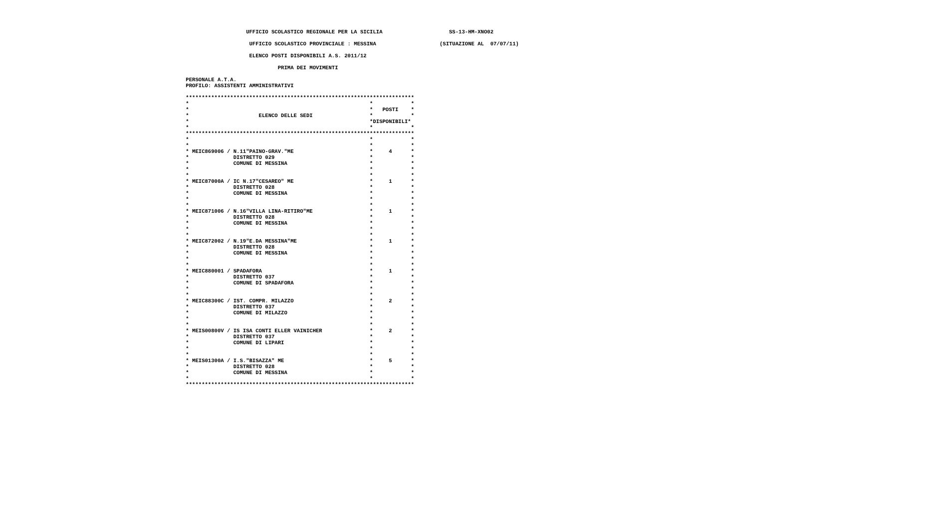UFFICIO SCOLASTICO REGIONALE PER LA SICILIA                     SS-13-HM-XNO02

                     UFFICIO SCOLASTICO PROVINCIALE : MESSINA                    (SITUAZIONE AL  07/07/11)

                     ELENCO POSTI DISPONIBILI A.S. 2011/12

                              PRIMA DEI MOVIMENTI

 PERSONALE A.T.A.
 PROFILO: ASSISTENTI AMMINISTRATIVI

 ************************************************************************
 *                                                         *            *
 *                                                         *   POSTI    *
 *                      ELENCO DELLE SEDI                  *            *
 *                                                         *DISPONIBILI*
 *                                                         *            *
 ************************************************************************
 *                                                         *            *
 *                                                         *            *
 * MEIC869006 / N.11"PAINO-GRAV."ME                        *     4      *
 *              DISTRETTO 029                              *            *
 *              COMUNE DI MESSINA                          *            *
 *                                                         *            *
 *                                                         *            *
 * MEIC87000A / IC N.17"CESAREO" ME                        *     1      *
 *              DISTRETTO 028                              *            *
 *              COMUNE DI MESSINA                          *            *
 *                                                         *            *
 *                                                         *            *
 * MEIC871006 / N.16"VILLA LINA-RITIRO"ME                  *     1      *
 *              DISTRETTO 028                              *            *
 *              COMUNE DI MESSINA                          *            *
 *                                                         *            *
 *                                                         *            *
 * MEIC872002 / N.19"E.DA MESSINA"ME                       *     1      *
 *              DISTRETTO 028                              *            *
 *              COMUNE DI MESSINA                          *            *
 *                                                         *            *
 *                                                         *            *
 * MEIC880001 / SPADAFORA                                  *     1      *
 *              DISTRETTO 037                              *            *
 *              COMUNE DI SPADAFORA                        *            *
 *                                                         *            *
 *                                                         *            *
 * MEIC88300C / IST. COMPR. MILAZZO                        *     2      *
 *              DISTRETTO 037                              *            *
 *              COMUNE DI MILAZZO                          *            *
 *                                                         *            *
 *                                                         *            *
 * MEIS00800V / IS ISA CONTI ELLER VAINICHER               *     2      *
 *              DISTRETTO 037                              *            *
 *              COMUNE DI LIPARI                           *            *
 *                                                         *            *
 *                                                         *            *
 * MEIS01300A / I.S."BISAZZA" ME                           *     5      *
 *              DISTRETTO 028                              *            *
 *              COMUNE DI MESSINA                          *            *
 *                                                         *            *
 ************************************************************************